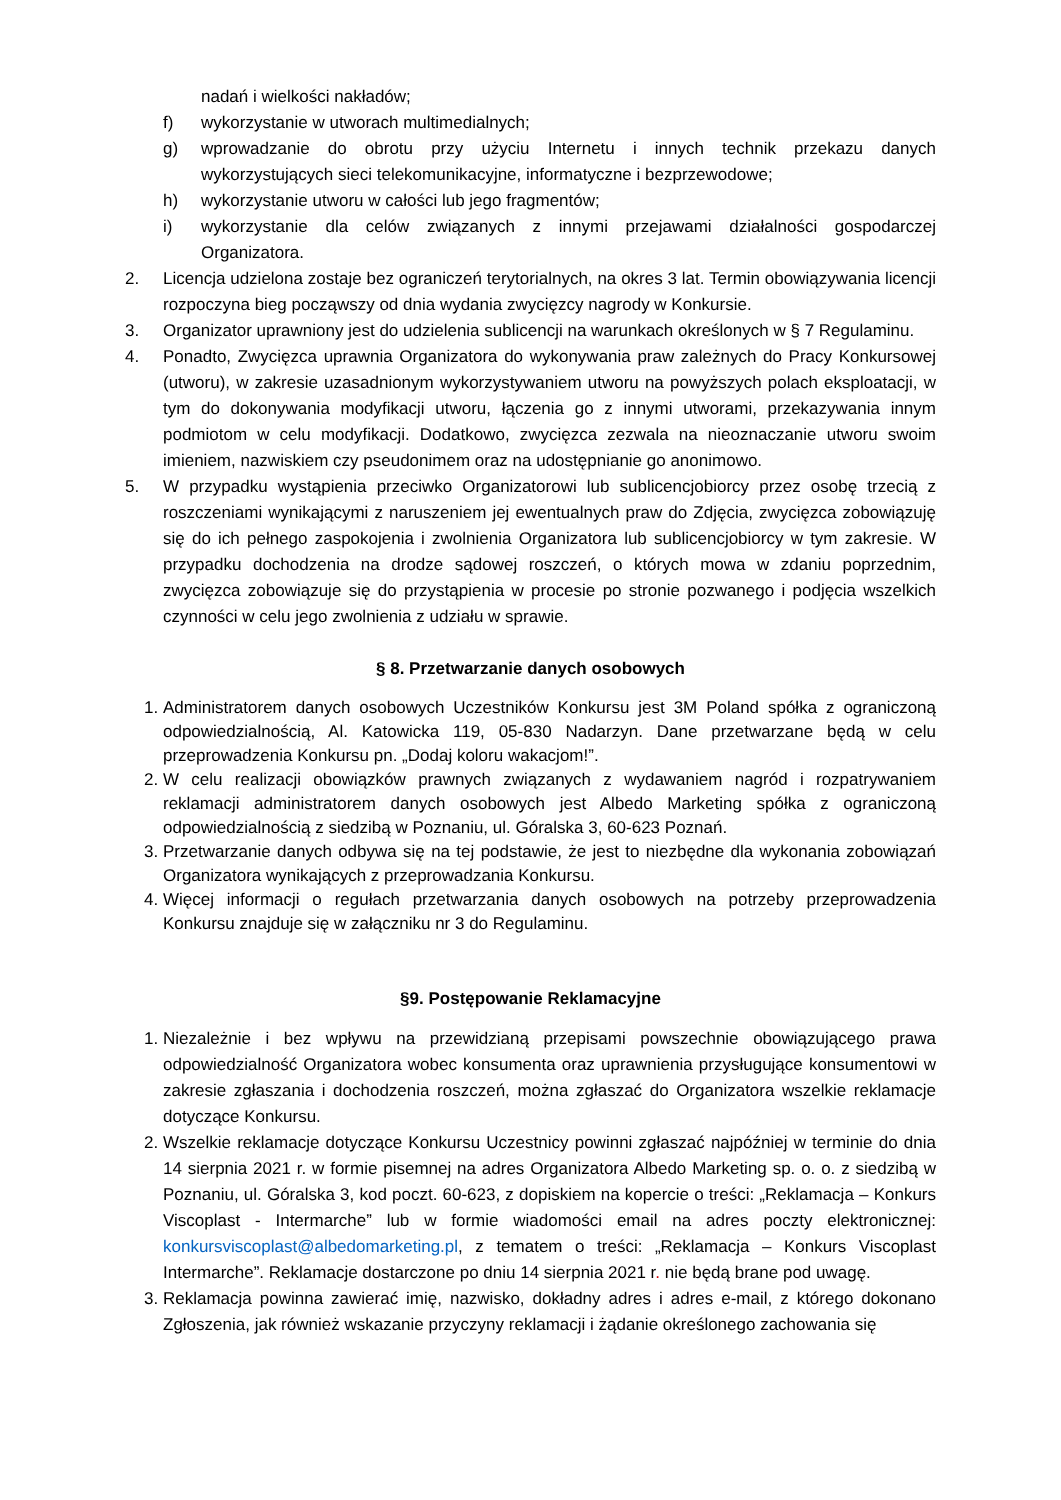nadań i wielkości nakładów;
f) wykorzystanie w utworach multimedialnych;
g) wprowadzanie do obrotu przy użyciu Internetu i innych technik przekazu danych wykorzystujących sieci telekomunikacyjne, informatyczne i bezprzewodowe;
h) wykorzystanie utworu w całości lub jego fragmentów;
i) wykorzystanie dla celów związanych z innymi przejawami działalności gospodarczej Organizatora.
2. Licencja udzielona zostaje bez ograniczeń terytorialnych, na okres 3 lat. Termin obowiązywania licencji rozpoczyna bieg począwszy od dnia wydania zwycięzcy nagrody w Konkursie.
3. Organizator uprawniony jest do udzielenia sublicencji na warunkach określonych w § 7 Regulaminu.
4. Ponadto, Zwycięzca uprawnia Organizatora do wykonywania praw zależnych do Pracy Konkursowej (utworu), w zakresie uzasadnionym wykorzystywaniem utworu na powyższych polach eksploatacji, w tym do dokonywania modyfikacji utworu, łączenia go z innymi utworami, przekazywania innym podmiotom w celu modyfikacji. Dodatkowo, zwycięzca zezwala na nieoznaczanie utworu swoim imieniem, nazwiskiem czy pseudonimem oraz na udostępnianie go anonimowo.
5. W przypadku wystąpienia przeciwko Organizatorowi lub sublicencjobiorcy przez osobę trzecią z roszczeniami wynikającymi z naruszeniem jej ewentualnych praw do Zdjęcia, zwycięzca zobowiązuję się do ich pełnego zaspokojenia i zwolnienia Organizatora lub sublicencjobiorcy w tym zakresie. W przypadku dochodzenia na drodze sądowej roszczeń, o których mowa w zdaniu poprzednim, zwycięzca zobowiązuje się do przystąpienia w procesie po stronie pozwanego i podjęcia wszelkich czynności w celu jego zwolnienia z udziału w sprawie.
§ 8. Przetwarzanie danych osobowych
1. Administratorem danych osobowych Uczestników Konkursu jest 3M Poland spółka z ograniczoną odpowiedzialnością, Al. Katowicka 119, 05-830 Nadarzyn. Dane przetwarzane będą w celu przeprowadzenia Konkursu pn. „Dodaj koloru wakacjom!”.
2. W celu realizacji obowiązków prawnych związanych z wydawaniem nagród i rozpatrywaniem reklamacji administratorem danych osobowych jest Albedo Marketing spółka z ograniczoną odpowiedzialnością z siedzibą w Poznaniu, ul. Góralska 3, 60-623 Poznań.
3. Przetwarzanie danych odbywa się na tej podstawie, że jest to niezbędne dla wykonania zobowiązań Organizatora wynikających z przeprowadzania Konkursu.
4. Więcej informacji o regułach przetwarzania danych osobowych na potrzeby przeprowadzenia Konkursu znajduje się w załączniku nr 3 do Regulaminu.
§9. Postępowanie Reklamacyjne
1. Niezależnie i bez wpływu na przewidzianą przepisami powszechnie obowiązującego prawa odpowiedzialność Organizatora wobec konsumenta oraz uprawnienia przysługujące konsumentowi w zakresie zgłaszania i dochodzenia roszczeń, można zgłaszać do Organizatora wszelkie reklamacje dotyczące Konkursu.
2. Wszelkie reklamacje dotyczące Konkursu Uczestnicy powinni zgłaszać najpóźniej w terminie do dnia 14 sierpnia 2021 r. w formie pisemnej na adres Organizatora Albedo Marketing sp. o. o. z siedzibą w Poznaniu, ul. Góralska 3, kod poczt. 60-623, z dopiskiem na kopercie o treści: „Reklamacja – Konkurs Viscoplast - Intermarche” lub w formie wiadomości email na adres poczty elektronicznej: konkursviscoplast@albedomarketing.pl, z tematem o treści: „Reklamacja – Konkurs Viscoplast Intermarche”. Reklamacje dostarczone po dniu 14 sierpnia 2021 r. nie będą brane pod uwagę.
3. Reklamacja powinna zawierać imię, nazwisko, dokładny adres i adres e-mail, z którego dokonano Zgłoszenia, jak również wskazanie przyczyny reklamacji i żądanie określonego zachowania się